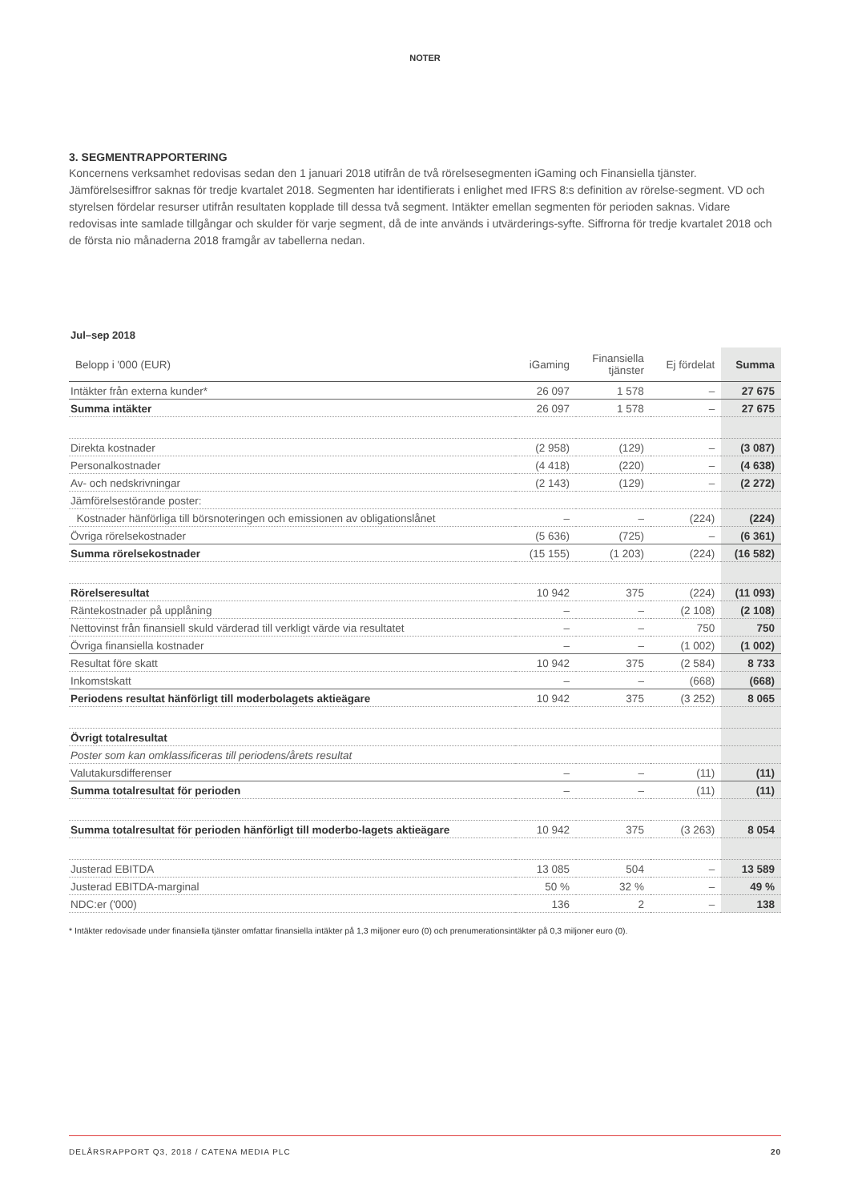NOTER
3. SEGMENTRAPPORTERING
Koncernens verksamhet redovisas sedan den 1 januari 2018 utifrån de två rörelsesegmenten iGaming och Finansiella tjänster. Jämförelsesiffror saknas för tredje kvartalet 2018. Segmenten har identifierats i enlighet med IFRS 8:s definition av rörelse-segment. VD och styrelsen fördelar resurser utifrån resultaten kopplade till dessa två segment. Intäkter emellan segmenten för perioden saknas. Vidare redovisas inte samlade tillgångar och skulder för varje segment, då de inte används i utvärderings-syfte. Siffrorna för tredje kvartalet 2018 och de första nio månaderna 2018 framgår av tabellerna nedan.
Jul–sep 2018
| Belopp i '000 (EUR) | iGaming | Finansiella tjänster | Ej fördelat | Summa |
| --- | --- | --- | --- | --- |
| Intäkter från externa kunder* | 26 097 | 1 578 | – | 27 675 |
| Summa intäkter | 26 097 | 1 578 | – | 27 675 |
| Direkta kostnader | (2 958) | (129) | – | (3 087) |
| Personalkostnader | (4 418) | (220) | – | (4 638) |
| Av- och nedskrivningar | (2 143) | (129) | – | (2 272) |
| Jämförelsestörande poster: | | | | |
| Kostnader hänförliga till börsnoteringen och emissionen av obligationslånet | – | – | (224) | (224) |
| Övriga rörelsekostnader | (5 636) | (725) | – | (6 361) |
| Summa rörelsekostnader | (15 155) | (1 203) | (224) | (16 582) |
| Rörelseresultat | 10 942 | 375 | (224) | (11 093) |
| Räntekostnader på upplåning | – | – | (2 108) | (2 108) |
| Nettovinst från finansiell skuld värderad till verkligt värde via resultatet | – | – | 750 | 750 |
| Övriga finansiella kostnader | – | – | (1 002) | (1 002) |
| Resultat före skatt | 10 942 | 375 | (2 584) | 8 733 |
| Inkomstskatt | – | – | (668) | (668) |
| Periodens resultat hänförligt till moderbolagets aktieägare | 10 942 | 375 | (3 252) | 8 065 |
| Övrigt totalresultat | | | | |
| Poster som kan omklassificeras till periodens/årets resultat | | | | |
| Valutakursdifferenser | – | – | (11) | (11) |
| Summa totalresultat för perioden | – | – | (11) | (11) |
| Summa totalresultat för perioden hänförligt till moderbo-lagets aktieägare | 10 942 | 375 | (3 263) | 8 054 |
| Justerad EBITDA | 13 085 | 504 | – | 13 589 |
| Justerad EBITDA-marginal | 50 % | 32 % | – | 49 % |
| NDC:er ('000) | 136 | 2 | – | 138 |
* Intäkter redovisade under finansiella tjänster omfattar finansiella intäkter på 1,3 miljoner euro (0) och prenumerationsintäkter på 0,3 miljoner euro (0).
DELÅRSRAPPORT Q3, 2018 / CATENA MEDIA PLC 20